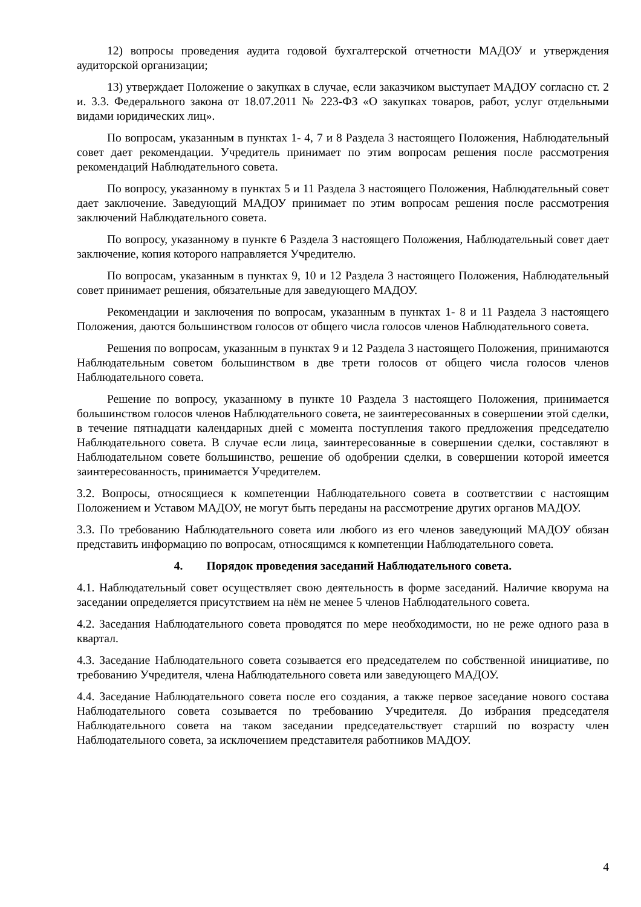12) вопросы проведения аудита годовой бухгалтерской отчетности МАДОУ и утверждения аудиторской организации;
13) утверждает Положение о закупках в случае, если заказчиком выступает МАДОУ согласно ст. 2 и. 3.3. Федерального закона от 18.07.2011 № 223-ФЗ «О закупках товаров, работ, услуг отдельными видами юридических лиц».
По вопросам, указанным в пунктах 1- 4, 7 и 8 Раздела 3 настоящего Положения, Наблюдательный совет дает рекомендации. Учредитель принимает по этим вопросам решения после рассмотрения рекомендаций Наблюдательного совета.
По вопросу, указанному в пунктах 5 и 11 Раздела 3 настоящего Положения, Наблюдательный совет дает заключение. Заведующий МАДОУ принимает по этим вопросам решения после рассмотрения заключений Наблюдательного совета.
По вопросу, указанному в пункте 6 Раздела 3 настоящего Положения, Наблюдательный совет дает заключение, копия которого направляется Учредителю.
По вопросам, указанным в пунктах 9, 10 и 12 Раздела 3 настоящего Положения, Наблюдательный совет принимает решения, обязательные для заведующего МАДОУ.
Рекомендации и заключения по вопросам, указанным в пунктах 1- 8 и 11 Раздела 3 настоящего Положения, даются большинством голосов от общего числа голосов членов Наблюдательного совета.
Решения по вопросам, указанным в пунктах 9 и 12 Раздела 3 настоящего Положения, принимаются Наблюдательным советом большинством в две трети голосов от общего числа голосов членов Наблюдательного совета.
Решение по вопросу, указанному в пункте 10 Раздела 3 настоящего Положения, принимается большинством голосов членов Наблюдательного совета, не заинтересованных в совершении этой сделки, в течение пятнадцати календарных дней с момента поступления такого предложения председателю Наблюдательного совета. В случае если лица, заинтересованные в совершении сделки, составляют в Наблюдательном совете большинство, решение об одобрении сделки, в совершении которой имеется заинтересованность, принимается Учредителем.
3.2. Вопросы, относящиеся к компетенции Наблюдательного совета в соответствии с настоящим Положением и Уставом МАДОУ, не могут быть переданы на рассмотрение других органов МАДОУ.
3.3. По требованию Наблюдательного совета или любого из его членов заведующий МАДОУ обязан представить информацию по вопросам, относящимся к компетенции Наблюдательного совета.
4. Порядок проведения заседаний Наблюдательного совета.
4.1. Наблюдательный совет осуществляет свою деятельность в форме заседаний. Наличие кворума на заседании определяется присутствием на нём не менее 5 членов Наблюдательного совета.
4.2. Заседания Наблюдательного совета проводятся по мере необходимости, но не реже одного раза в квартал.
4.3. Заседание Наблюдательного совета созывается его председателем по собственной инициативе, по требованию Учредителя, члена Наблюдательного совета или заведующего МАДОУ.
4.4. Заседание Наблюдательного совета после его создания, а также первое заседание нового состава Наблюдательного совета созывается по требованию Учредителя. До избрания председателя Наблюдательного совета на таком заседании председательствует старший по возрасту член Наблюдательного совета, за исключением представителя работников МАДОУ.
4